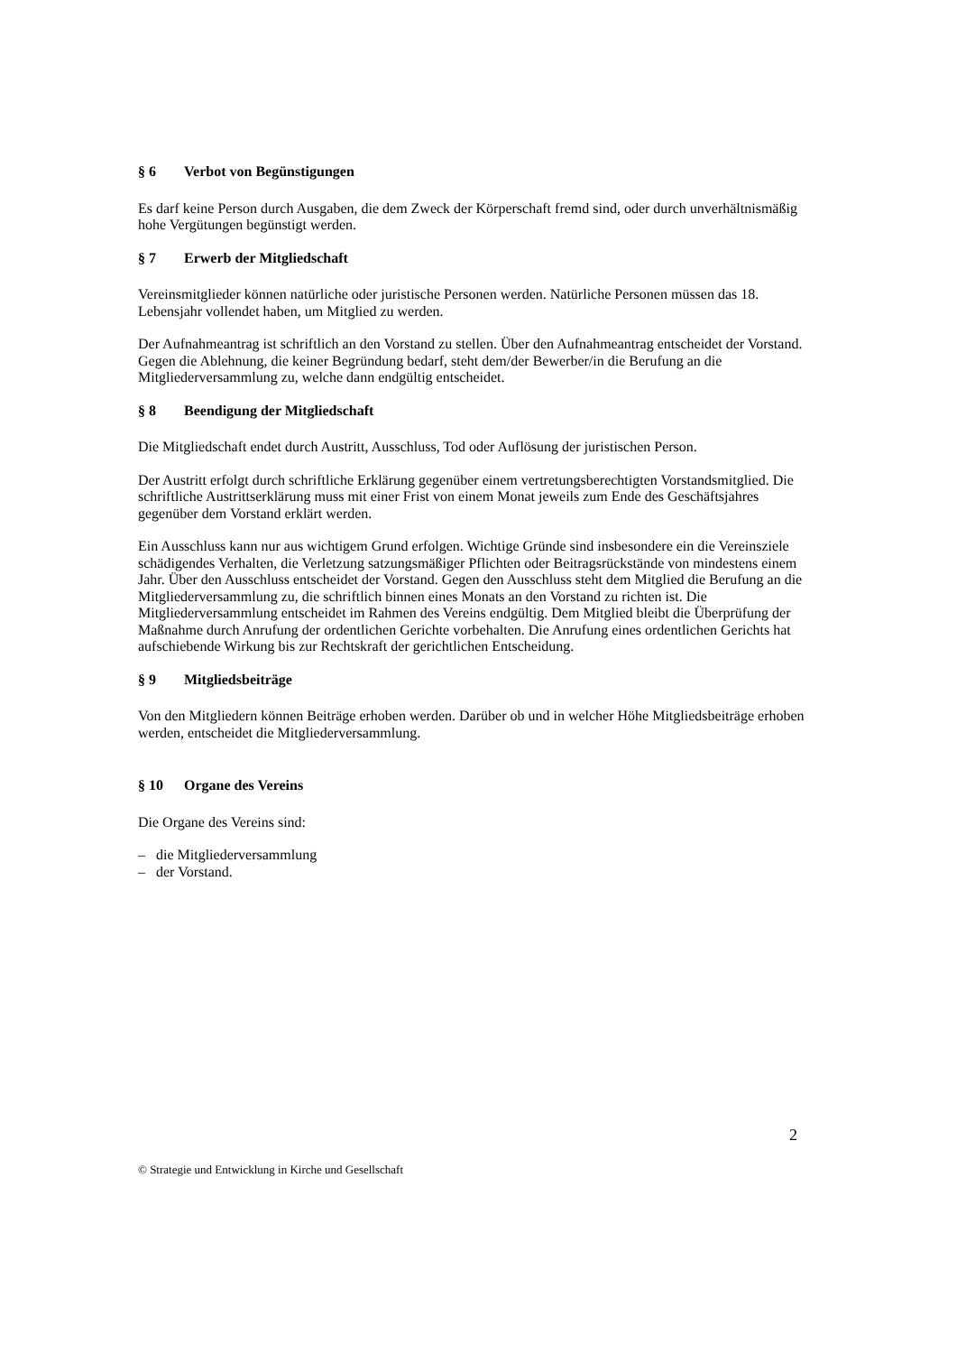§ 6 Verbot von Begünstigungen
Es darf keine Person durch Ausgaben, die dem Zweck der Körperschaft fremd sind, oder durch unverhältnismäßig hohe Vergütungen begünstigt werden.
§ 7 Erwerb der Mitgliedschaft
Vereinsmitglieder können natürliche oder juristische Personen werden. Natürliche Personen müssen das 18. Lebensjahr vollendet haben, um Mitglied zu werden.
Der Aufnahmeantrag ist schriftlich an den Vorstand zu stellen. Über den Aufnahmeantrag entscheidet der Vorstand. Gegen die Ablehnung, die keiner Begründung bedarf, steht dem/der Bewerber/in die Berufung an die Mitgliederversammlung zu, welche dann endgültig entscheidet.
§ 8 Beendigung der Mitgliedschaft
Die Mitgliedschaft endet durch Austritt, Ausschluss, Tod oder Auflösung der juristischen Person.
Der Austritt erfolgt durch schriftliche Erklärung gegenüber einem vertretungsberechtigten Vorstandsmitglied. Die schriftliche Austrittserklärung muss mit einer Frist von einem Monat jeweils zum Ende des Geschäftsjahres gegenüber dem Vorstand erklärt werden.
Ein Ausschluss kann nur aus wichtigem Grund erfolgen. Wichtige Gründe sind insbesondere ein die Vereinsziele schädigendes Verhalten, die Verletzung satzungsmäßiger Pflichten oder Beitragsrückstände von mindestens einem Jahr. Über den Ausschluss entscheidet der Vorstand. Gegen den Ausschluss steht dem Mitglied die Berufung an die Mitgliederversammlung zu, die schriftlich binnen eines Monats an den Vorstand zu richten ist. Die Mitgliederversammlung entscheidet im Rahmen des Vereins endgültig. Dem Mitglied bleibt die Überprüfung der Maßnahme durch Anrufung der ordentlichen Gerichte vorbehalten. Die Anrufung eines ordentlichen Gerichts hat aufschiebende Wirkung bis zur Rechtskraft der gerichtlichen Entscheidung.
§ 9 Mitgliedsbeiträge
Von den Mitgliedern können Beiträge erhoben werden. Darüber ob und in welcher Höhe Mitgliedsbeiträge erhoben werden, entscheidet die Mitgliederversammlung.
§ 10 Organe des Vereins
Die Organe des Vereins sind:
– die Mitgliederversammlung
– der Vorstand.
2
© Strategie und Entwicklung in Kirche und Gesellschaft